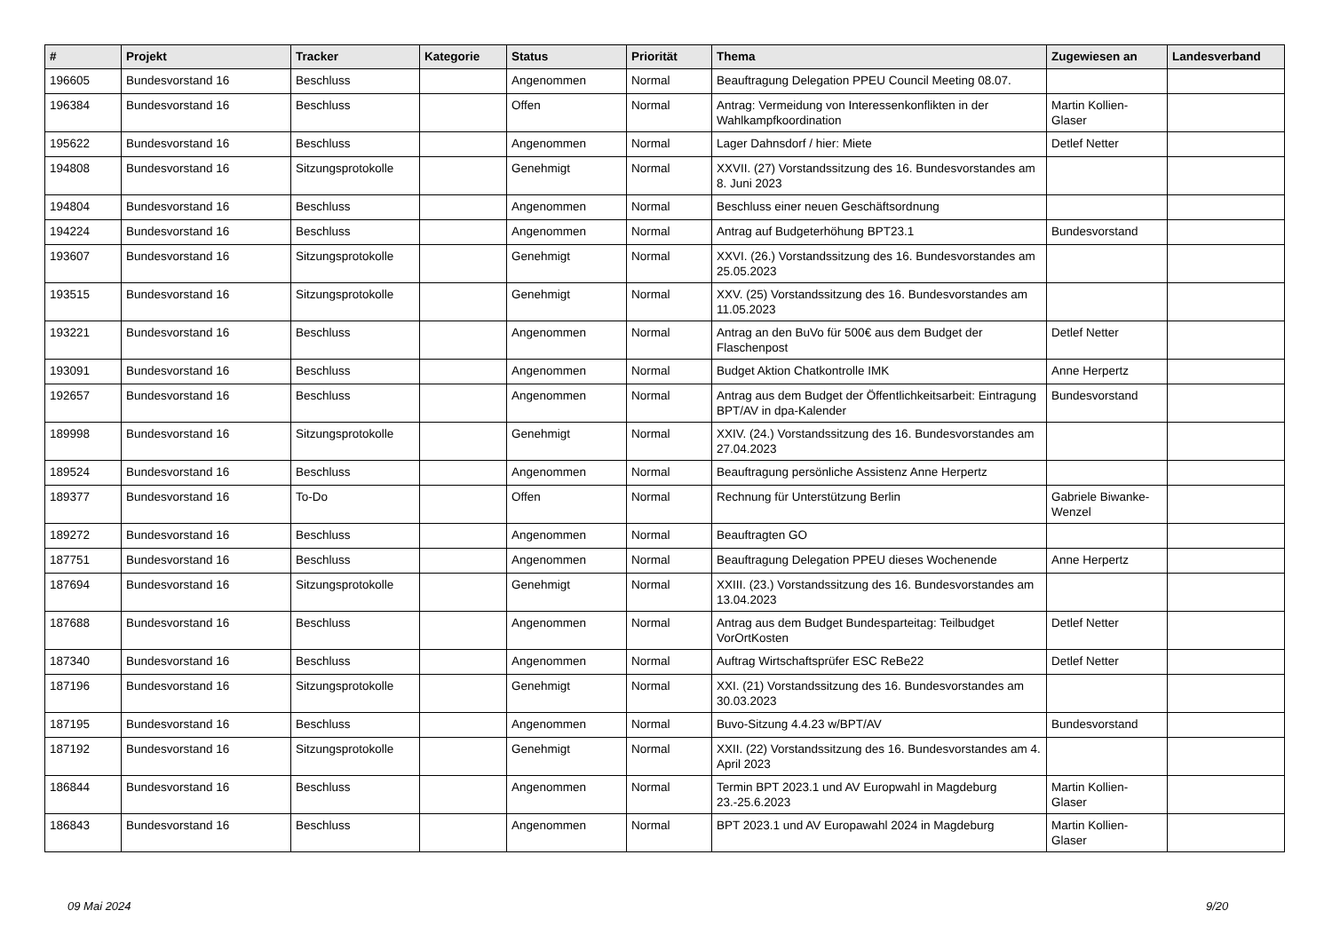| # | Projekt | Tracker | Kategorie | Status | Priorität | Thema | Zugewiesen an | Landesverband |
| --- | --- | --- | --- | --- | --- | --- | --- | --- |
| 196605 | Bundesvorstand 16 | Beschluss | | Angenommen | Normal | Beauftragung Delegation PPEU Council Meeting 08.07. | | |
| 196384 | Bundesvorstand 16 | Beschluss | | Offen | Normal | Antrag: Vermeidung von Interessenkonflikten in der Wahlkampfkoordination | Martin Kollien-Glaser | |
| 195622 | Bundesvorstand 16 | Beschluss | | Angenommen | Normal | Lager Dahnsdorf / hier: Miete | Detlef Netter | |
| 194808 | Bundesvorstand 16 | Sitzungsprotokolle | | Genehmigt | Normal | XXVII. (27) Vorstandssitzung des 16. Bundesvorstandes am 8. Juni 2023 | | |
| 194804 | Bundesvorstand 16 | Beschluss | | Angenommen | Normal | Beschluss einer neuen Geschäftsordnung | | |
| 194224 | Bundesvorstand 16 | Beschluss | | Angenommen | Normal | Antrag auf Budgeterhöhung BPT23.1 | Bundesvorstand | |
| 193607 | Bundesvorstand 16 | Sitzungsprotokolle | | Genehmigt | Normal | XXVI. (26.) Vorstandssitzung des 16. Bundesvorstandes am 25.05.2023 | | |
| 193515 | Bundesvorstand 16 | Sitzungsprotokolle | | Genehmigt | Normal | XXV. (25) Vorstandssitzung des 16. Bundesvorstandes am 11.05.2023 | | |
| 193221 | Bundesvorstand 16 | Beschluss | | Angenommen | Normal | Antrag an den BuVo für 500€ aus dem Budget der Flaschenpost | Detlef Netter | |
| 193091 | Bundesvorstand 16 | Beschluss | | Angenommen | Normal | Budget Aktion Chatkontrolle IMK | Anne Herpertz | |
| 192657 | Bundesvorstand 16 | Beschluss | | Angenommen | Normal | Antrag aus dem Budget der Öffentlichkeitsarbeit: Eintragung BPT/AV in dpa-Kalender | Bundesvorstand | |
| 189998 | Bundesvorstand 16 | Sitzungsprotokolle | | Genehmigt | Normal | XXIV. (24.) Vorstandssitzung des 16. Bundesvorstandes am 27.04.2023 | | |
| 189524 | Bundesvorstand 16 | Beschluss | | Angenommen | Normal | Beauftragung persönliche Assistenz Anne Herpertz | | |
| 189377 | Bundesvorstand 16 | To-Do | | Offen | Normal | Rechnung für Unterstützung Berlin | Gabriele Biwanke-Wenzel | |
| 189272 | Bundesvorstand 16 | Beschluss | | Angenommen | Normal | Beauftragten GO | | |
| 187751 | Bundesvorstand 16 | Beschluss | | Angenommen | Normal | Beauftragung Delegation PPEU dieses Wochenende | Anne Herpertz | |
| 187694 | Bundesvorstand 16 | Sitzungsprotokolle | | Genehmigt | Normal | XXIII. (23.) Vorstandssitzung des 16. Bundesvorstandes am 13.04.2023 | | |
| 187688 | Bundesvorstand 16 | Beschluss | | Angenommen | Normal | Antrag aus dem Budget Bundesparteitag: Teilbudget VorOrtKosten | Detlef Netter | |
| 187340 | Bundesvorstand 16 | Beschluss | | Angenommen | Normal | Auftrag Wirtschaftsprüfer ESC ReBe22 | Detlef Netter | |
| 187196 | Bundesvorstand 16 | Sitzungsprotokolle | | Genehmigt | Normal | XXI. (21) Vorstandssitzung des 16. Bundesvorstandes am 30.03.2023 | | |
| 187195 | Bundesvorstand 16 | Beschluss | | Angenommen | Normal | Buvo-Sitzung 4.4.23 w/BPT/AV | Bundesvorstand | |
| 187192 | Bundesvorstand 16 | Sitzungsprotokolle | | Genehmigt | Normal | XXII. (22) Vorstandssitzung des 16. Bundesvorstandes am 4. April 2023 | | |
| 186844 | Bundesvorstand 16 | Beschluss | | Angenommen | Normal | Termin BPT 2023.1 und AV Europwahl in Magdeburg 23.-25.6.2023 | Martin Kollien-Glaser | |
| 186843 | Bundesvorstand 16 | Beschluss | | Angenommen | Normal | BPT 2023.1 und AV Europawahl 2024 in Magdeburg | Martin Kollien-Glaser | |
09 Mai 2024 9/20